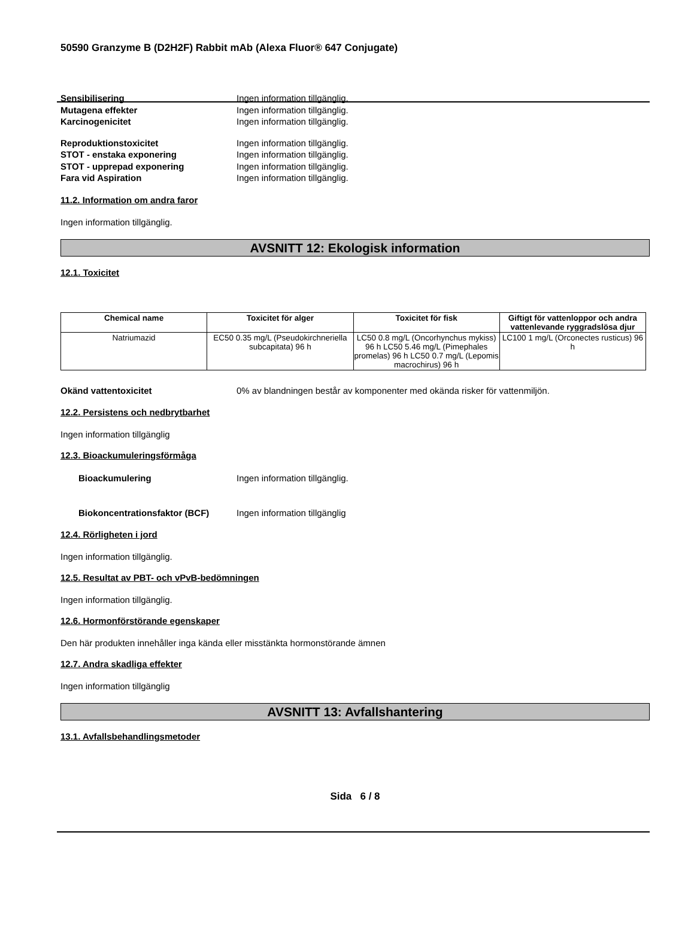50590 Granzyme B (D2H2F) Rabbit mAb (Alexa Fluor® 647 Conjugate)
Sensibilisering Ingen information tillgänglig.
Mutagena effekter Ingen information tillgänglig.
Karcinogenicitet Ingen information tillgänglig.
Reproduktionstoxicitet Ingen information tillgänglig.
STOT - enstaka exponering Ingen information tillgänglig.
STOT - upprepad exponering Ingen information tillgänglig.
Fara vid Aspiration Ingen information tillgänglig.
11.2. Information om andra faror
Ingen information tillgänglig.
AVSNITT 12: Ekologisk information
12.1. Toxicitet
| Chemical name | Toxicitet för alger | Toxicitet för fisk | Giftigt för vattenloppor och andra vattenlevande ryggradslösa djur |
| --- | --- | --- | --- |
| Natriumazid | EC50 0.35 mg/L (Pseudokirchneriella subcapitata) 96 h | LC50 0.8 mg/L (Oncorhynchus mykiss) 96 h LC50 5.46 mg/L (Pimephales promelas) 96 h LC50 0.7 mg/L (Lepomis macrochirus) 96 h | LC100 1 mg/L (Orconectes rusticus) 96 h |
Okänd vattentoxicitet 0% av blandningen består av komponenter med okända risker för vattenmiljön.
12.2. Persistens och nedbrytbarhet
Ingen information tillgänglig
12.3. Bioackumuleringsförmåga
Bioackumulering Ingen information tillgänglig.
Biokoncentrationsfaktor (BCF) Ingen information tillgänglig
12.4. Rörligheten i jord
Ingen information tillgänglig.
12.5. Resultat av PBT- och vPvB-bedömningen
Ingen information tillgänglig.
12.6. Hormonförstörande egenskaper
Den här produkten innehåller inga kända eller misstänkta hormonstörande ämnen
12.7. Andra skadliga effekter
Ingen information tillgänglig
AVSNITT 13: Avfallshantering
13.1. Avfallsbehandlingsmetoder
Sida 6 / 8